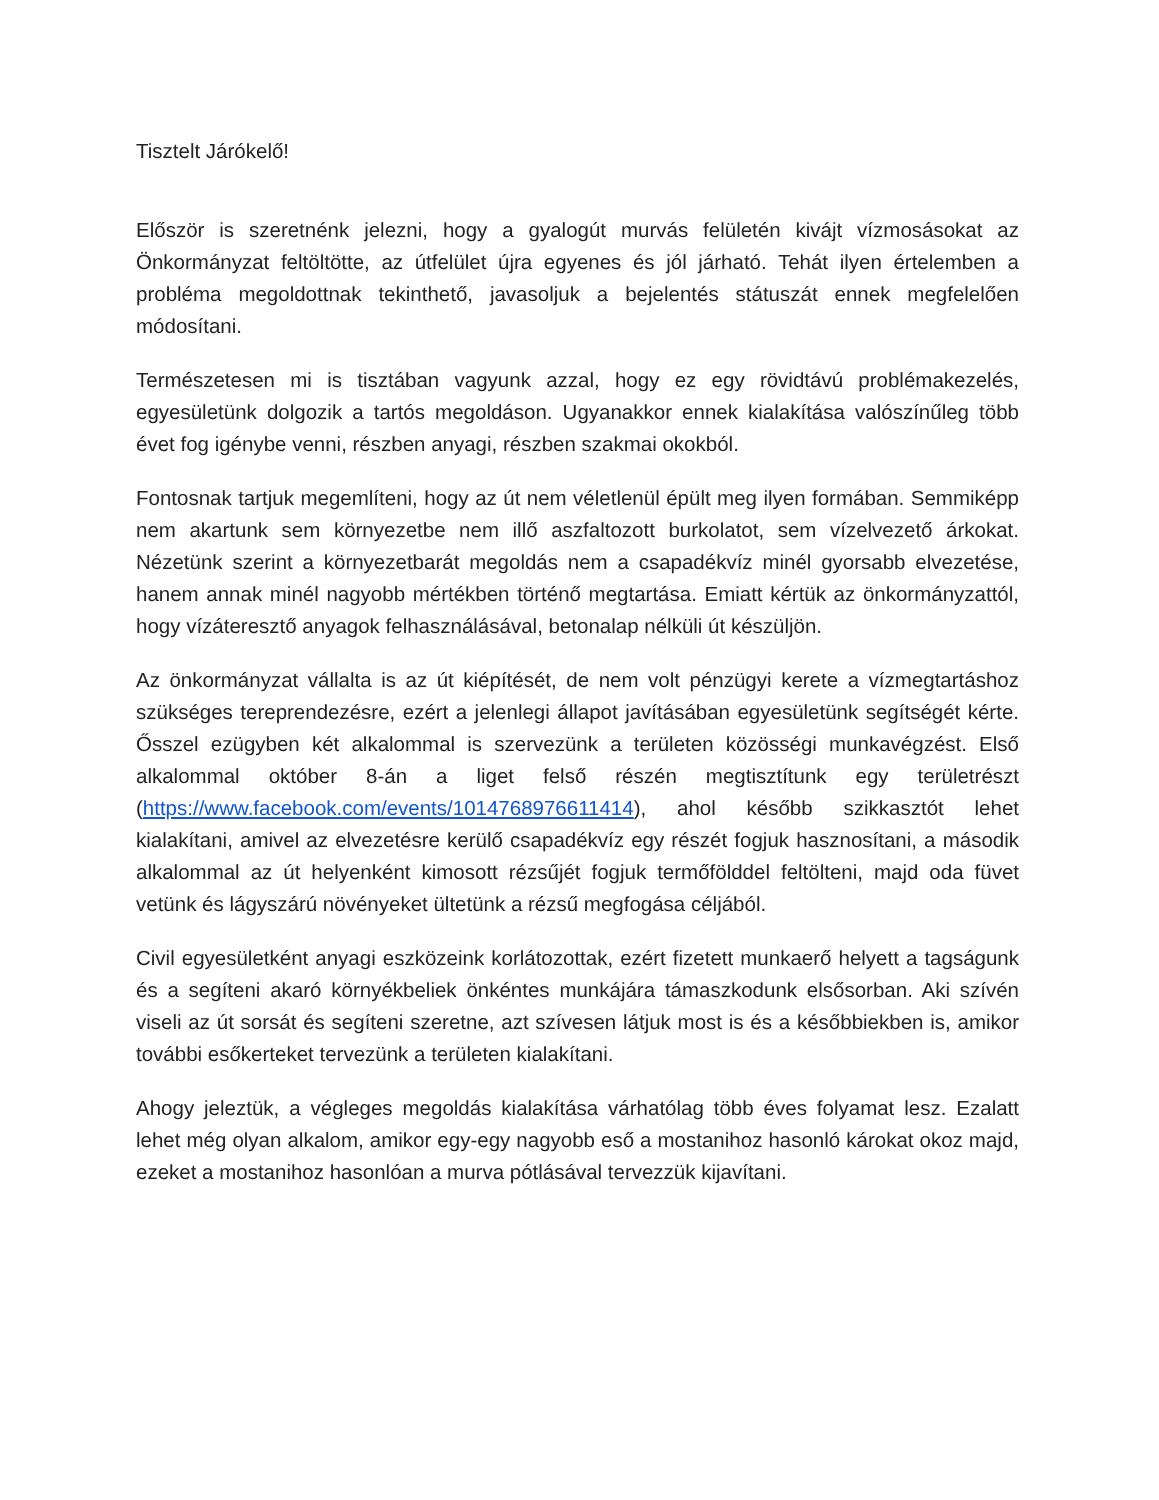Tisztelt Járókelő!
Először is szeretnénk jelezni, hogy a gyalogút murvás felületén kivájt vízmosásokat az Önkormányzat feltöltötte, az útfelület újra egyenes és jól járható. Tehát ilyen értelemben a probléma megoldottnak tekinthető, javasoljuk a bejelentés státuszát ennek megfelelően módosítani.
Természetesen mi is tisztában vagyunk azzal, hogy ez egy rövidtávú problémakezelés, egyesületünk dolgozik a tartós megoldáson. Ugyanakkor ennek kialakítása valószínűleg több évet fog igénybe venni, részben anyagi, részben szakmai okokból.
Fontosnak tartjuk megemlíteni, hogy az út nem véletlenül épült meg ilyen formában. Semmiképp nem akartunk sem környezetbe nem illő aszfaltozott burkolatot, sem vízelvezető árkokat. Nézetünk szerint a környezetbarát megoldás nem a csapadékvíz minél gyorsabb elvezetése, hanem annak minél nagyobb mértékben történő megtartása. Emiatt kértük az önkormányzattól, hogy vízáteresztő anyagok felhasználásával, betonalap nélküli út készüljön.
Az önkormányzat vállalta is az út kiépítését, de nem volt pénzügyi kerete a vízmegtartáshoz szükséges tereprendezésre, ezért a jelenlegi állapot javításában egyesületünk segítségét kérte. Ősszel ezügyben két alkalommal is szervezünk a területen közösségi munkavégzést. Első alkalommal október 8-án a liget felső részén megtisztítunk egy területrészt (https://www.facebook.com/events/1014768976611414), ahol később szikkasztót lehet kialakítani, amivel az elvezetésre kerülő csapadékvíz egy részét fogjuk hasznosítani, a második alkalommal az út helyenként kimosott rézsűjét fogjuk termőfölddel feltölteni, majd oda füvet vetünk és lágyszárú növényeket ültetünk a rézsű megfogása céljából.
Civil egyesületként anyagi eszközeink korlátozottak, ezért fizetett munkaerő helyett a tagságunk és a segíteni akaró környékbeliek önkéntes munkájára támaszkodunk elsősorban. Aki szívén viseli az út sorsát és segíteni szeretne, azt szívesen látjuk most is és a későbbiekben is, amikor további esőkerteket tervezünk a területen kialakítani.
Ahogy jeleztük, a végleges megoldás kialakítása várhatólag több éves folyamat lesz. Ezalatt lehet még olyan alkalom, amikor egy-egy nagyobb eső a mostanihoz hasonló károkat okoz majd, ezeket a mostanihoz hasonlóan a murva pótlásával tervezzük kijavítani.